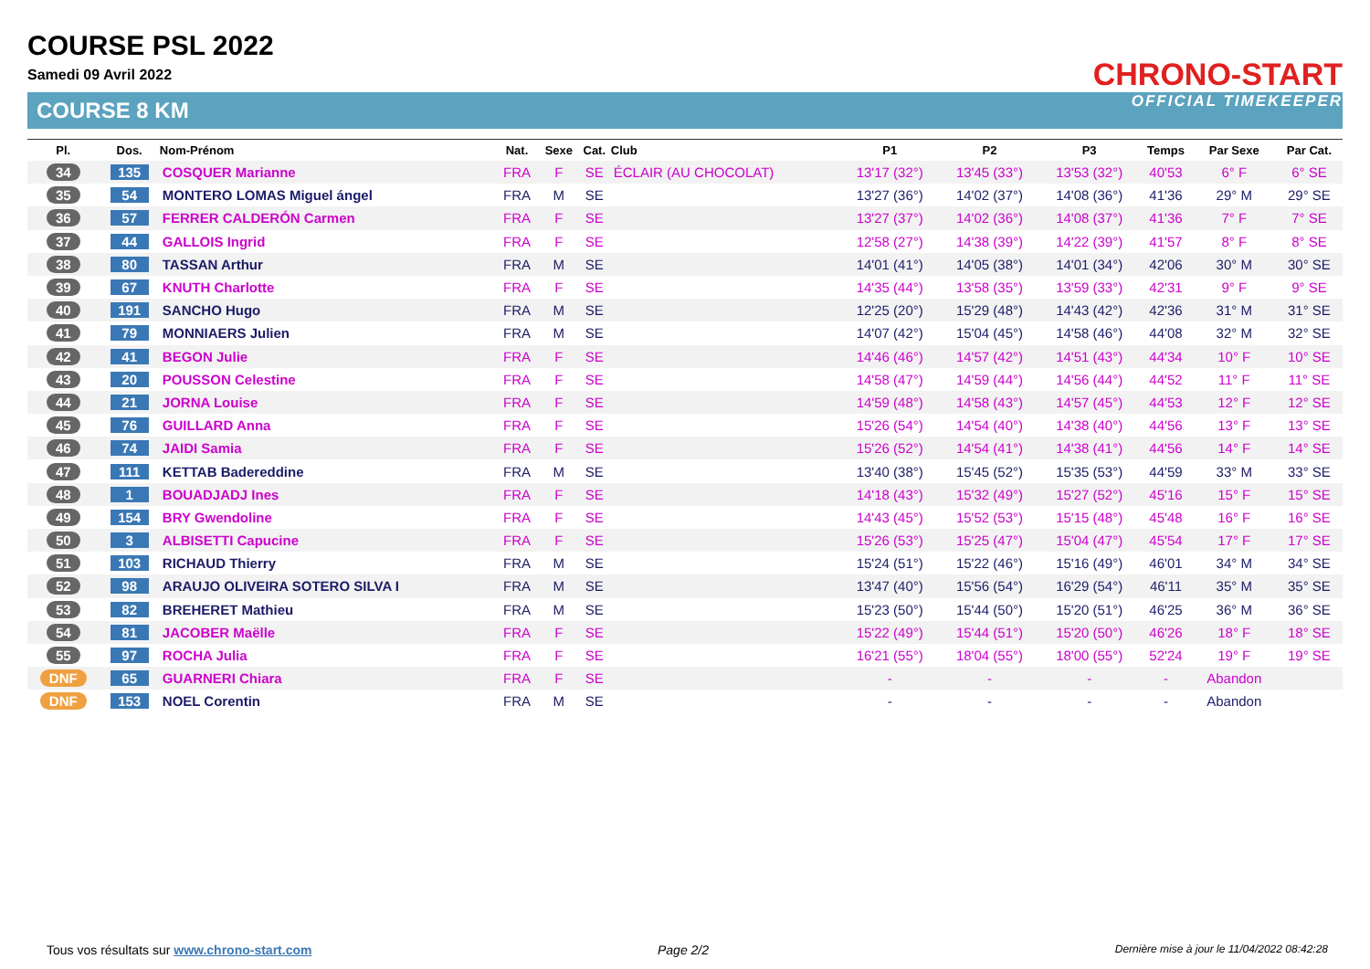COURSE PSL 2022
Samedi 09 Avril 2022
COURSE 8 KM
CHRONO-START
OFFICIAL TIMEKEEPER
| Pl. | Dos. | Nom-Prénom | Nat. | Sexe | Cat. | Club | P1 | P2 | P3 | Temps | Par Sexe | Par Cat. |
| --- | --- | --- | --- | --- | --- | --- | --- | --- | --- | --- | --- | --- |
| 34 | 135 | COSQUER Marianne | FRA | F | SE | ÉCLAIR (AU CHOCOLAT) | 13'17 (32°) | 13'45 (33°) | 13'53 (32°) | 40'53 | 6° F | 6° SE |
| 35 | 54 | MONTERO LOMAS Miguel ángel | FRA | M | SE | | 13'27 (36°) | 14'02 (37°) | 14'08 (36°) | 41'36 | 29° M | 29° SE |
| 36 | 57 | FERRER CALDERÓN Carmen | FRA | F | SE | | 13'27 (37°) | 14'02 (36°) | 14'08 (37°) | 41'36 | 7° F | 7° SE |
| 37 | 44 | GALLOIS Ingrid | FRA | F | SE | | 12'58 (27°) | 14'38 (39°) | 14'22 (39°) | 41'57 | 8° F | 8° SE |
| 38 | 80 | TASSAN Arthur | FRA | M | SE | | 14'01 (41°) | 14'05 (38°) | 14'01 (34°) | 42'06 | 30° M | 30° SE |
| 39 | 67 | KNUTH Charlotte | FRA | F | SE | | 14'35 (44°) | 13'58 (35°) | 13'59 (33°) | 42'31 | 9° F | 9° SE |
| 40 | 191 | SANCHO Hugo | FRA | M | SE | | 12'25 (20°) | 15'29 (48°) | 14'43 (42°) | 42'36 | 31° M | 31° SE |
| 41 | 79 | MONNIAERS Julien | FRA | M | SE | | 14'07 (42°) | 15'04 (45°) | 14'58 (46°) | 44'08 | 32° M | 32° SE |
| 42 | 41 | BEGON Julie | FRA | F | SE | | 14'46 (46°) | 14'57 (42°) | 14'51 (43°) | 44'34 | 10° F | 10° SE |
| 43 | 20 | POUSSON Celestine | FRA | F | SE | | 14'58 (47°) | 14'59 (44°) | 14'56 (44°) | 44'52 | 11° F | 11° SE |
| 44 | 21 | JORNA Louise | FRA | F | SE | | 14'59 (48°) | 14'58 (43°) | 14'57 (45°) | 44'53 | 12° F | 12° SE |
| 45 | 76 | GUILLARD Anna | FRA | F | SE | | 15'26 (54°) | 14'54 (40°) | 14'38 (40°) | 44'56 | 13° F | 13° SE |
| 46 | 74 | JAIDI Samia | FRA | F | SE | | 15'26 (52°) | 14'54 (41°) | 14'38 (41°) | 44'56 | 14° F | 14° SE |
| 47 | 111 | KETTAB Badereddine | FRA | M | SE | | 13'40 (38°) | 15'45 (52°) | 15'35 (53°) | 44'59 | 33° M | 33° SE |
| 48 | 1 | BOUADJADJ Ines | FRA | F | SE | | 14'18 (43°) | 15'32 (49°) | 15'27 (52°) | 45'16 | 15° F | 15° SE |
| 49 | 154 | BRY Gwendoline | FRA | F | SE | | 14'43 (45°) | 15'52 (53°) | 15'15 (48°) | 45'48 | 16° F | 16° SE |
| 50 | 3 | ALBISETTI Capucine | FRA | F | SE | | 15'26 (53°) | 15'25 (47°) | 15'04 (47°) | 45'54 | 17° F | 17° SE |
| 51 | 103 | RICHAUD Thierry | FRA | M | SE | | 15'24 (51°) | 15'22 (46°) | 15'16 (49°) | 46'01 | 34° M | 34° SE |
| 52 | 98 | ARAUJO OLIVEIRA SOTERO SILVA I | FRA | M | SE | | 13'47 (40°) | 15'56 (54°) | 16'29 (54°) | 46'11 | 35° M | 35° SE |
| 53 | 82 | BREHERET Mathieu | FRA | M | SE | | 15'23 (50°) | 15'44 (50°) | 15'20 (51°) | 46'25 | 36° M | 36° SE |
| 54 | 81 | JACOBER Maëlle | FRA | F | SE | | 15'22 (49°) | 15'44 (51°) | 15'20 (50°) | 46'26 | 18° F | 18° SE |
| 55 | 97 | ROCHA Julia | FRA | F | SE | | 16'21 (55°) | 18'04 (55°) | 18'00 (55°) | 52'24 | 19° F | 19° SE |
| DNF | 65 | GUARNERI Chiara | FRA | F | SE | | - | - | - | - | Abandon | |
| DNF | 153 | NOEL Corentin | FRA | M | SE | | - | - | - | - | Abandon | |
Tous vos résultats sur www.chrono-start.com
Page 2/2
Dernière mise à jour le 11/04/2022 08:42:28